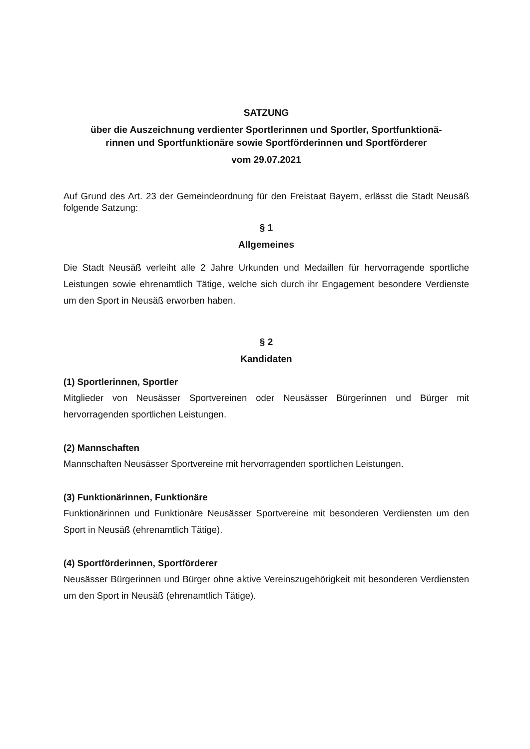SATZUNG
über die Auszeichnung verdienter Sportlerinnen und Sportler, Sportfunktionä-
rinnen und Sportfunktionäre sowie Sportförderinnen und Sportförderer
vom 29.07.2021
Auf Grund des Art. 23 der Gemeindeordnung für den Freistaat Bayern, erlässt die Stadt Neusäß folgende Satzung:
§ 1
Allgemeines
Die Stadt Neusäß verleiht alle 2 Jahre Urkunden und Medaillen für hervorragende sportliche Leistungen sowie ehrenamtlich Tätige, welche sich durch ihr Engagement besondere Verdienste um den Sport in Neusäß erworben haben.
§ 2
Kandidaten
(1) Sportlerinnen, Sportler
Mitglieder von Neusässer Sportvereinen oder Neusässer Bürgerinnen und Bürger mit hervorragenden sportlichen Leistungen.
(2) Mannschaften
Mannschaften Neusässer Sportvereine mit hervorragenden sportlichen Leistungen.
(3) Funktionärinnen, Funktionäre
Funktionärinnen und Funktionäre Neusässer Sportvereine mit besonderen Verdiensten um den Sport in Neusäß (ehrenamtlich Tätige).
(4) Sportförderinnen, Sportförderer
Neusässer Bürgerinnen und Bürger ohne aktive Vereinszugehörigkeit mit besonderen Verdiensten um den Sport in Neusäß (ehrenamtlich Tätige).